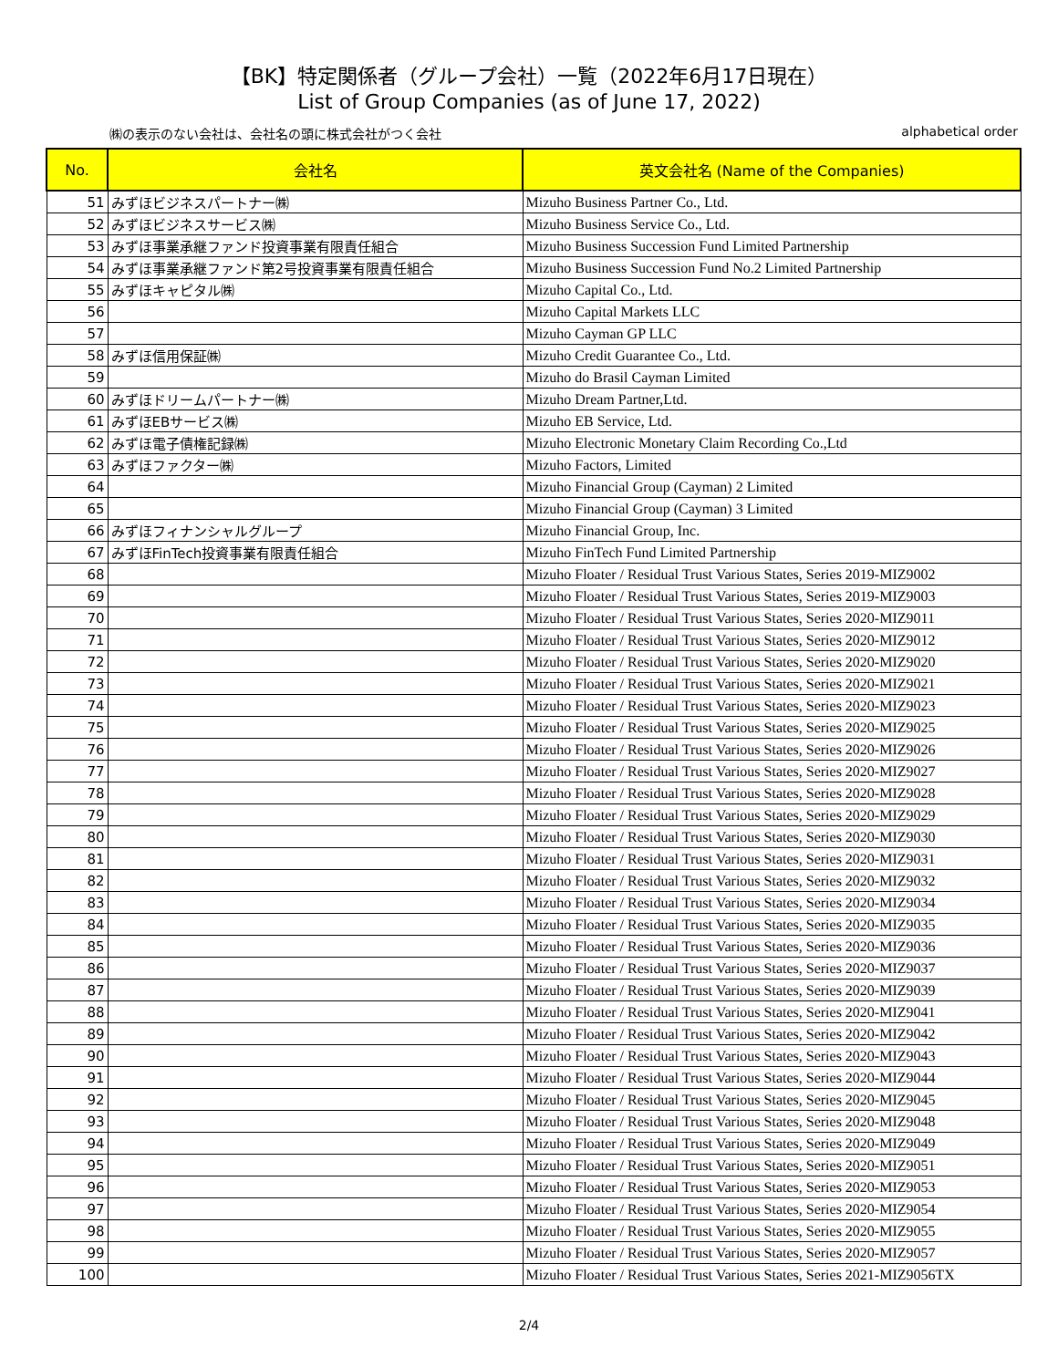【BK】特定関係者（グループ会社）一覧（2022年6月17日現在）
List of Group Companies (as of June 17, 2022)
㈱の表示のない会社は、会社名の頭に株式会社がつく会社 alphabetical order
| No. | 会社名 | 英文会社名 (Name of the Companies) |
| --- | --- | --- |
| 51 | みずほビジネスパートナー㈱ | Mizuho Business Partner Co., Ltd. |
| 52 | みずほビジネスサービス㈱ | Mizuho Business Service Co., Ltd. |
| 53 | みずほ事業承継ファンド投資事業有限責任組合 | Mizuho Business Succession Fund Limited Partnership |
| 54 | みずほ事業承継ファンド第2号投資事業有限責任組合 | Mizuho Business Succession Fund No.2 Limited Partnership |
| 55 | みずほキャピタル㈱ | Mizuho Capital Co., Ltd. |
| 56 | | Mizuho Capital Markets LLC |
| 57 | | Mizuho Cayman GP LLC |
| 58 | みずほ信用保証㈱ | Mizuho Credit Guarantee Co., Ltd. |
| 59 | | Mizuho do Brasil Cayman Limited |
| 60 | みずほドリームパートナー㈱ | Mizuho Dream Partner,Ltd. |
| 61 | みずほEBサービス㈱ | Mizuho EB Service, Ltd. |
| 62 | みずほ電子債権記録㈱ | Mizuho Electronic Monetary Claim Recording Co.,Ltd |
| 63 | みずほファクター㈱ | Mizuho Factors, Limited |
| 64 | | Mizuho Financial Group (Cayman) 2 Limited |
| 65 | | Mizuho Financial Group (Cayman) 3 Limited |
| 66 | みずほフィナンシャルグループ | Mizuho Financial Group, Inc. |
| 67 | みずほFinTech投資事業有限責任組合 | Mizuho FinTech Fund Limited Partnership |
| 68 | | Mizuho Floater / Residual Trust Various States, Series 2019-MIZ9002 |
| 69 | | Mizuho Floater / Residual Trust Various States, Series 2019-MIZ9003 |
| 70 | | Mizuho Floater / Residual Trust Various States, Series 2020-MIZ9011 |
| 71 | | Mizuho Floater / Residual Trust Various States, Series 2020-MIZ9012 |
| 72 | | Mizuho Floater / Residual Trust Various States, Series 2020-MIZ9020 |
| 73 | | Mizuho Floater / Residual Trust Various States, Series 2020-MIZ9021 |
| 74 | | Mizuho Floater / Residual Trust Various States, Series 2020-MIZ9023 |
| 75 | | Mizuho Floater / Residual Trust Various States, Series 2020-MIZ9025 |
| 76 | | Mizuho Floater / Residual Trust Various States, Series 2020-MIZ9026 |
| 77 | | Mizuho Floater / Residual Trust Various States, Series 2020-MIZ9027 |
| 78 | | Mizuho Floater / Residual Trust Various States, Series 2020-MIZ9028 |
| 79 | | Mizuho Floater / Residual Trust Various States, Series 2020-MIZ9029 |
| 80 | | Mizuho Floater / Residual Trust Various States, Series 2020-MIZ9030 |
| 81 | | Mizuho Floater / Residual Trust Various States, Series 2020-MIZ9031 |
| 82 | | Mizuho Floater / Residual Trust Various States, Series 2020-MIZ9032 |
| 83 | | Mizuho Floater / Residual Trust Various States, Series 2020-MIZ9034 |
| 84 | | Mizuho Floater / Residual Trust Various States, Series 2020-MIZ9035 |
| 85 | | Mizuho Floater / Residual Trust Various States, Series 2020-MIZ9036 |
| 86 | | Mizuho Floater / Residual Trust Various States, Series 2020-MIZ9037 |
| 87 | | Mizuho Floater / Residual Trust Various States, Series 2020-MIZ9039 |
| 88 | | Mizuho Floater / Residual Trust Various States, Series 2020-MIZ9041 |
| 89 | | Mizuho Floater / Residual Trust Various States, Series 2020-MIZ9042 |
| 90 | | Mizuho Floater / Residual Trust Various States, Series 2020-MIZ9043 |
| 91 | | Mizuho Floater / Residual Trust Various States, Series 2020-MIZ9044 |
| 92 | | Mizuho Floater / Residual Trust Various States, Series 2020-MIZ9045 |
| 93 | | Mizuho Floater / Residual Trust Various States, Series 2020-MIZ9048 |
| 94 | | Mizuho Floater / Residual Trust Various States, Series 2020-MIZ9049 |
| 95 | | Mizuho Floater / Residual Trust Various States, Series 2020-MIZ9051 |
| 96 | | Mizuho Floater / Residual Trust Various States, Series 2020-MIZ9053 |
| 97 | | Mizuho Floater / Residual Trust Various States, Series 2020-MIZ9054 |
| 98 | | Mizuho Floater / Residual Trust Various States, Series 2020-MIZ9055 |
| 99 | | Mizuho Floater / Residual Trust Various States, Series 2020-MIZ9057 |
| 100 | | Mizuho Floater / Residual Trust Various States, Series 2021-MIZ9056TX |
2/4